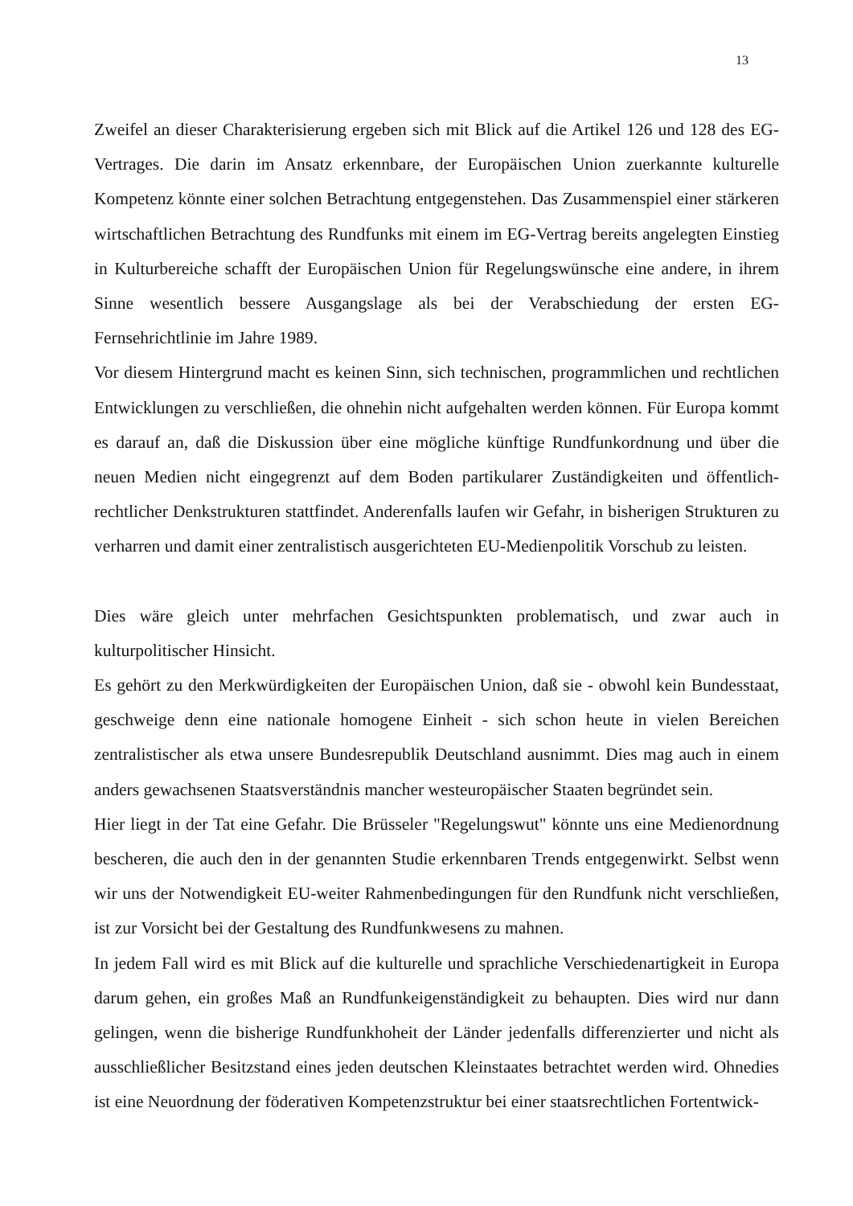13
Zweifel an dieser Charakterisierung ergeben sich mit Blick auf die Artikel 126 und 128 des EG-Vertrages. Die darin im Ansatz erkennbare, der Europäischen Union zuerkannte kulturelle Kompetenz könnte einer solchen Betrachtung entgegenstehen. Das Zusammenspiel einer stärkeren wirtschaftlichen Betrachtung des Rundfunks mit einem im EG-Vertrag bereits angelegten Einstieg in Kulturbereiche schafft der Europäischen Union für Regelungswünsche eine andere, in ihrem Sinne wesentlich bessere Ausgangslage als bei der Verabschiedung der ersten EG-Fernsehrichtlinie im Jahre 1989.
Vor diesem Hintergrund macht es keinen Sinn, sich technischen, programmlichen und rechtlichen Entwicklungen zu verschließen, die ohnehin nicht aufgehalten werden können. Für Europa kommt es darauf an, daß die Diskussion über eine mögliche künftige Rundfunkordnung und über die neuen Medien nicht eingegrenzt auf dem Boden partikularer Zuständigkeiten und öffentlich-rechtlicher Denkstrukturen stattfindet. Anderenfalls laufen wir Gefahr, in bisherigen Strukturen zu verharren und damit einer zentralistisch ausgerichteten EU-Medienpolitik Vorschub zu leisten.
Dies wäre gleich unter mehrfachen Gesichtspunkten problematisch, und zwar auch in kulturpolitischer Hinsicht.
Es gehört zu den Merkwürdigkeiten der Europäischen Union, daß sie - obwohl kein Bundesstaat, geschweige denn eine nationale homogene Einheit - sich schon heute in vielen Bereichen zentralistischer als etwa unsere Bundesrepublik Deutschland ausnimmt. Dies mag auch in einem anders gewachsenen Staatsverständnis mancher westeuropäischer Staaten begründet sein.
Hier liegt in der Tat eine Gefahr. Die Brüsseler "Regelungswut" könnte uns eine Medienordnung bescheren, die auch den in der genannten Studie erkennbaren Trends entgegenwirkt. Selbst wenn wir uns der Notwendigkeit EU-weiter Rahmenbedingungen für den Rundfunk nicht verschließen, ist zur Vorsicht bei der Gestaltung des Rundfunkwesens zu mahnen.
In jedem Fall wird es mit Blick auf die kulturelle und sprachliche Verschiedenartigkeit in Europa darum gehen, ein großes Maß an Rundfunkeigenständigkeit zu behaupten. Dies wird nur dann gelingen, wenn die bisherige Rundfunkhoheit der Länder jedenfalls differenzierter und nicht als ausschließlicher Besitzstand eines jeden deutschen Kleinstaates betrachtet werden wird. Ohnedies ist eine Neuordnung der föderativen Kompetenzstruktur bei einer staatsrechtlichen Fortentwick-